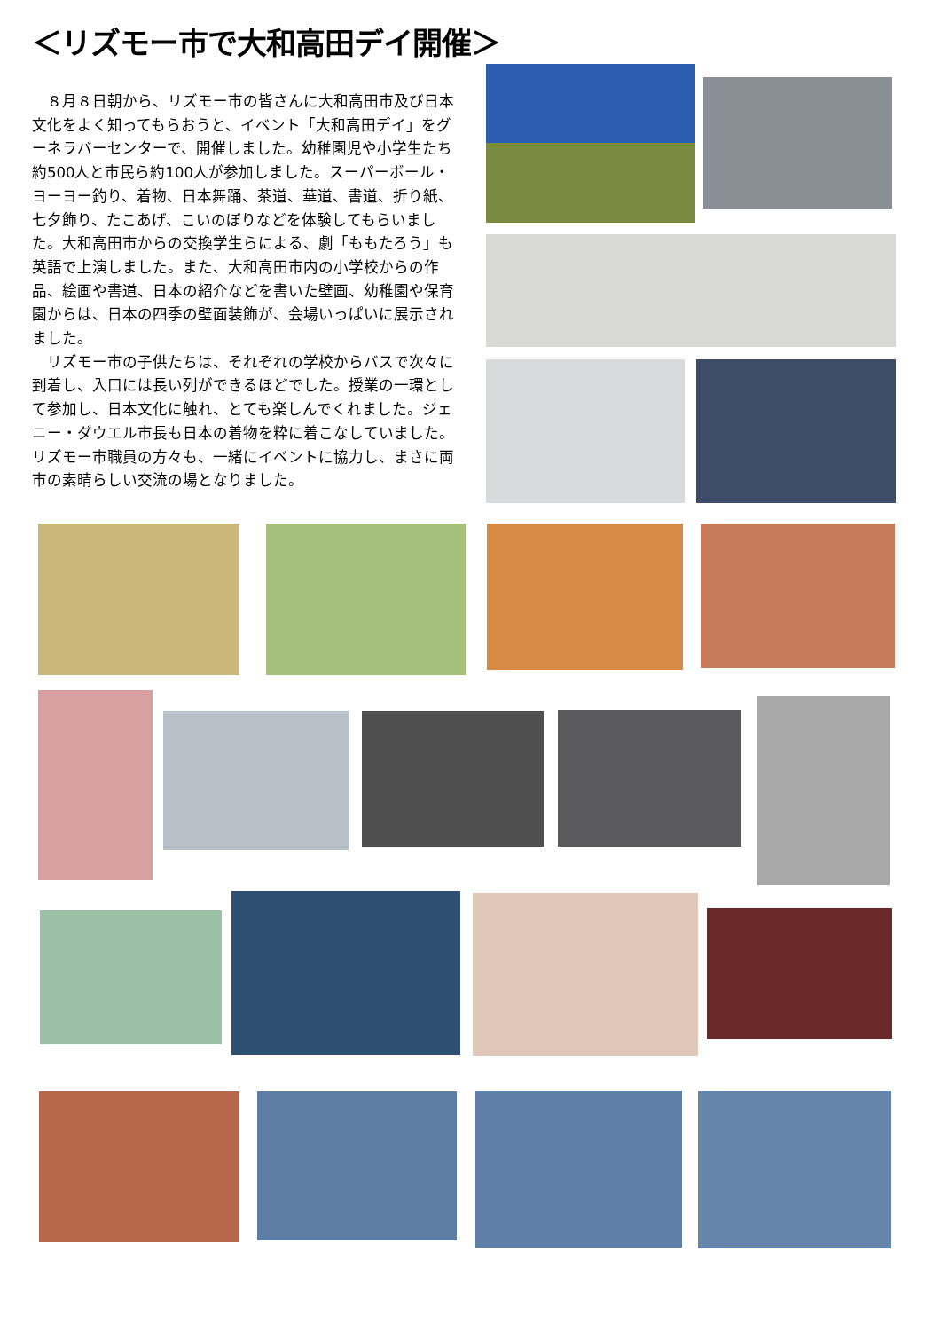＜リズモー市で大和高田デイ開催＞
　８月８日朝から、リズモー市の皆さんに大和高田市及び日本文化をよく知ってもらおうと、イベント「大和高田デイ」をグーネラバーセンターで、開催しました。幼稚園児や小学生たち約500人と市民ら約100人が参加しました。スーパーボール・ヨーヨー釣り、着物、日本舞踊、茶道、華道、書道、折り紙、七夕飾り、たこあげ、こいのぼりなどを体験してもらいました。大和高田市からの交換学生らによる、劇「ももたろう」も英語で上演しました。また、大和高田市内の小学校からの作品、絵画や書道、日本の紹介などを書いた壁画、幼稚園や保育園からは、日本の四季の壁面装飾が、会場いっぱいに展示されました。
　リズモー市の子供たちは、それぞれの学校からバスで次々に到着し、入口には長い列ができるほどでした。授業の一環として参加し、日本文化に触れ、とても楽しんでくれました。ジェニー・ダウエル市長も日本の着物を粋に着こなしていました。リズモー市職員の方々も、一緒にイベントに協力し、まさに両市の素晴らしい交流の場となりました。